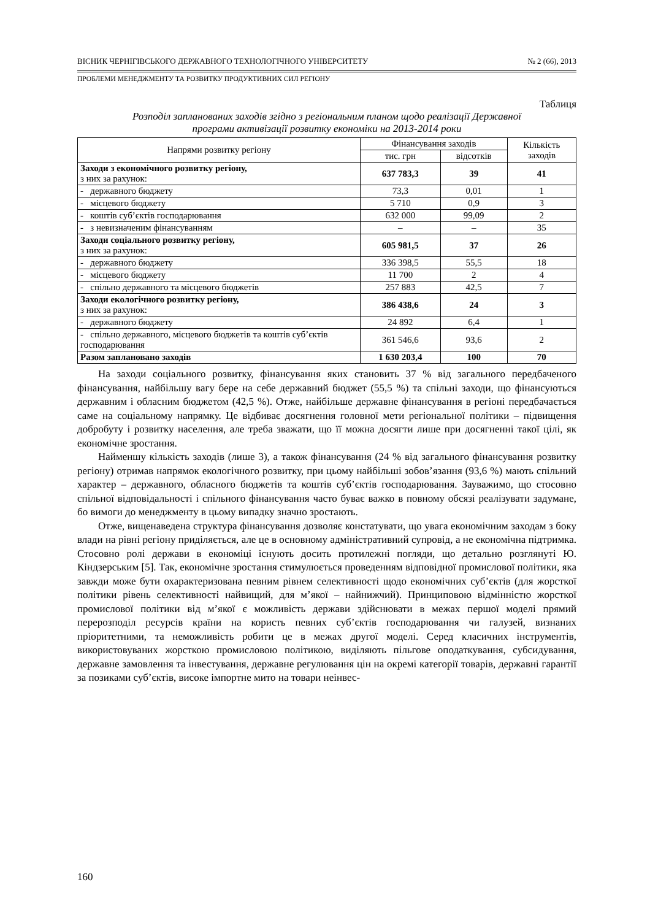ВІСНИК ЧЕРНІГІВСЬКОГО ДЕРЖАВНОГО ТЕХНОЛОГІЧНОГО УНІВЕРСИТЕТУ № 2 (66), 2013
ПРОБЛЕМИ МЕНЕДЖМЕНТУ ТА РОЗВИТКУ ПРОДУКТИВНИХ СИЛ РЕГІОНУ
Таблиця
Розподіл запланованих заходів згідно з регіональним планом щодо реалізації Державної
програми активізації розвитку економіки на 2013-2014 роки
| Напрями розвитку регіону | Фінансування заходів | | Кількість заходів |
| --- | --- | --- | --- |
| | тис. грн | відсотків | |
| Заходи з економічного розвитку регіону, з них за рахунок: | 637 783,3 | 39 | 41 |
| - державного бюджету | 73,3 | 0,01 | 1 |
| - місцевого бюджету | 5 710 | 0,9 | 3 |
| - коштів суб’єктів господарювання | 632 000 | 99,09 | 2 |
| - з невизначеним фінансуванням | – | – | 35 |
| Заходи соціального розвитку регіону, з них за рахунок: | 605 981,5 | 37 | 26 |
| - державного бюджету | 336 398,5 | 55,5 | 18 |
| - місцевого бюджету | 11 700 | 2 | 4 |
| - спільно державного та місцевого бюджетів | 257 883 | 42,5 | 7 |
| Заходи екологічного розвитку регіону, з них за рахунок: | 386 438,6 | 24 | 3 |
| - державного бюджету | 24 892 | 6,4 | 1 |
| - спільно державного, місцевого бюджетів та коштів суб’єктів господарювання | 361 546,6 | 93,6 | 2 |
| Разом заплановано заходів | 1 630 203,4 | 100 | 70 |
На заходи соціального розвитку, фінансування яких становить 37 % від загального передбаченого фінансування, найбільшу вагу бере на себе державний бюджет (55,5 %) та спільні заходи, що фінансуються державним і обласним бюджетом (42,5 %). Отже, найбільше державне фінансування в регіоні передбачається саме на соціальному напрямку. Це відбиває досягнення головної мети регіональної політики – підвищення добробуту і розвитку населення, але треба зважати, що її можна досягти лише при досягненні такої цілі, як економічне зростання.
Найменшу кількість заходів (лише 3), а також фінансування (24 % від загального фінансування розвитку регіону) отримав напрямок екологічного розвитку, при цьому найбільші зобов’язання (93,6 %) мають спільний характер – державного, обласного бюджетів та коштів суб’єктів господарювання. Зауважимо, що стосовно спільної відповідальності і спільного фінансування часто буває важко в повному обсязі реалізувати задумане, бо вимоги до менеджменту в цьому випадку значно зростають.
Отже, вищенаведена структура фінансування дозволяє констатувати, що увага економічним заходам з боку влади на рівні регіону приділяється, але це в основному адміністративний супровід, а не економічна підтримка. Стосовно ролі держави в економіці існують досить протилежні погляди, що детально розглянуті Ю. Кіндзерським [5]. Так, економічне зростання стимулюється проведенням відповідної промислової політики, яка завжди може бути охарактеризована певним рівнем селективності щодо економічних суб’єктів (для жорсткої політики рівень селективності найвищий, для м’якої – найнижчий). Принциповою відмінністю жорсткої промислової політики від м’якої є можливість держави здійснювати в межах першої моделі прямий перерозподіл ресурсів країни на користь певних суб’єктів господарювання чи галузей, визнаних пріоритетними, та неможливість робити це в межах другої моделі. Серед класичних інструментів, використовуваних жорсткою промисловою політикою, виділяють пільгове оподаткування, субсидування, державне замовлення та інвестування, державне регулювання цін на окремі категорії товарів, державні гарантії за позиками суб’єктів, високе імпортне мито на товари неінвес-
160